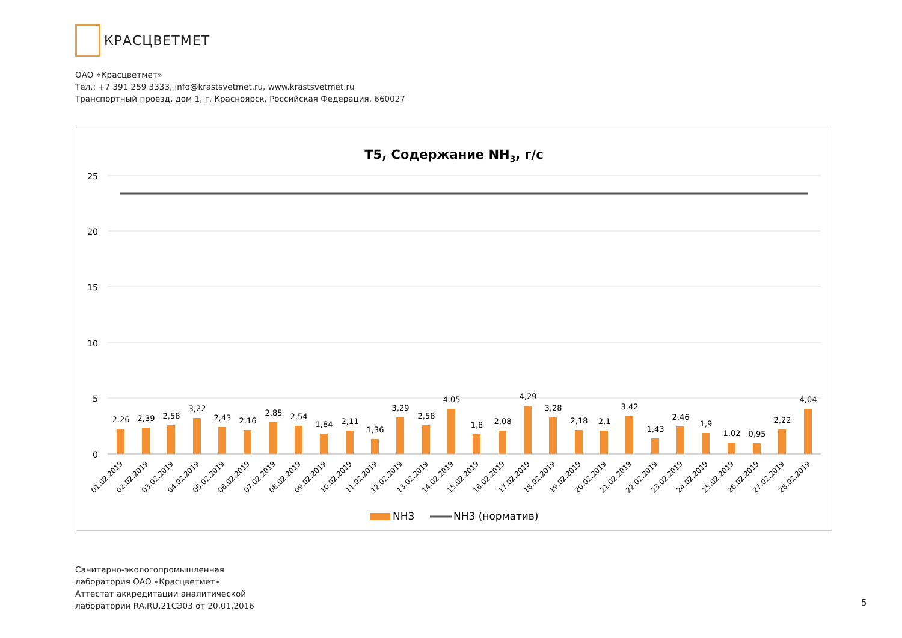КРАСЦВЕТМЕТ
ОАО «Красцветмет»
Тел.: +7 391 259 3333, info@krastsvetmet.ru, www.krastsvetmet.ru
Транспортный проезд, дом 1, г. Красноярск, Российская Федерация, 660027
Т5, Содержание NH3, г/с
25
20
15
10
5
0
2,26
2,39
2,58
3,22
2,43
2,16
2,85
2,54
1,84
2,11
1,36
3,29
2,58
4,05
1,8
2,08
4,29
3,28
2,18
2,1
3,42
1,43
2,46
1,9
1,02
0,95
2,22
4,04
01.02.2019
02.02.2019
03.02.2019
04.02.2019
05.02.2019
06.02.2019
07.02.2019
08.02.2019
09.02.2019
10.02.2019
11.02.2019
12.02.2019
13.02.2019
14.02.2019
15.02.2019
16.02.2019
17.02.2019
18.02.2019
19.02.2019
20.02.2019
21.02.2019
22.02.2019
23.02.2019
24.02.2019
25.02.2019
26.02.2019
27.02.2019
28.02.2019
NH3
NH3 (норматив)
Санитарно-экологопромышленная
лаборатория ОАО «Красцветмет»
Аттестат аккредитации аналитической
лаборатории RA.RU.21СЭ03 от 20.01.2016
5